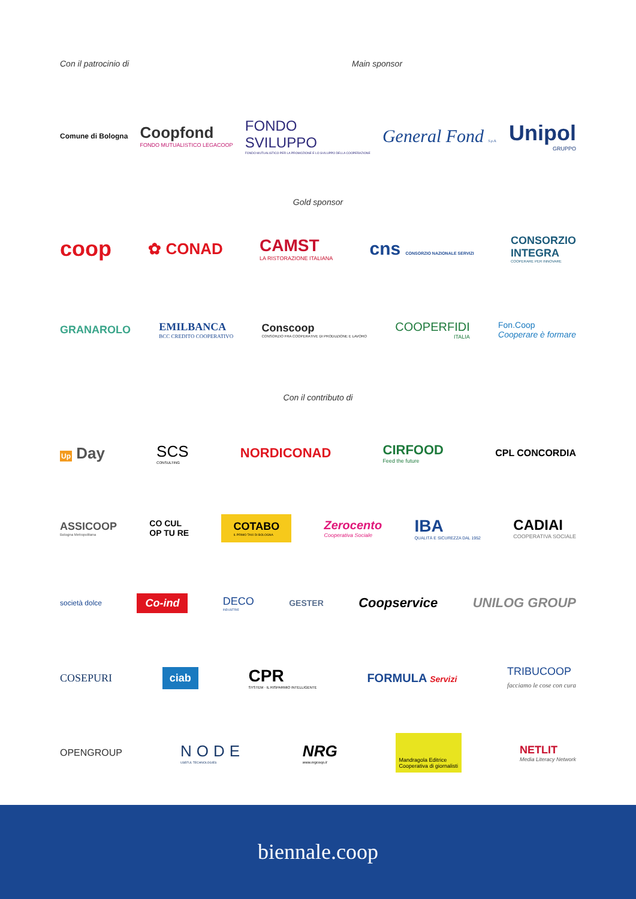Con il patrocinio di Main sponsor
Comune di Bologna
Coopfond
FONDO MUTUALISTICO LEGACOOP
FONDO
SVILUPPO
FONDO MUTUALISTICO PER LA PROMOZIONE E LO SVILUPPO DELLA COOPERAZIONE
General Fond S.p.A.
Unipol
GRUPPO
Gold sponsor
coop
✿ CONAD CAMST
LA RISTORAZIONE ITALIANA
cns CONSORZIO NAZIONALE SERVIZI
CONSORZIO
INTEGRA
COOPERARE PER INNOVARE
GRANAROLO
EMILBANCA
BCC CREDITO COOPERATIVO
Conscoop
CONSORZIO FRA COOPERATIVE DI PRODUZIONE E LAVORO
COOPERFIDI
ITALIA
Fon.Coop
Cooperare è formare
Con il contributo di
Up Day SCS
CONSULTING
NORDICONAD CIRFOOD
Feed the future
CPL CONCORDIA
ASSICOOP
Bologna Metropolitana
CO CUL
OP TU RE
COTABO
IL PRIMO TAXI DI BOLOGNA
Zerocento
Cooperativa Sociale
IBA
QUALITÀ E SICUREZZA DAL 1952
CADIAI
COOPERATIVA SOCIALE
società dolce
Co-ind
DECO
INDUSTRIE
GESTER
Coopservice UNILOG GROUP
COSEPURI
ciab
CPR
SYSTEM · IL RISPARMIO INTELLIGENTE
FORMULA Servizi
TRIBUCOOP
facciamo le cose con cura
OPENGROUP
NODE
USEFUL TECHNOLOGIES
NRG
www.nrgcoop.it
Mandragola Editrice
Cooperativa di giornalisti
NETLIT
Media Literacy Network
biennale.coop